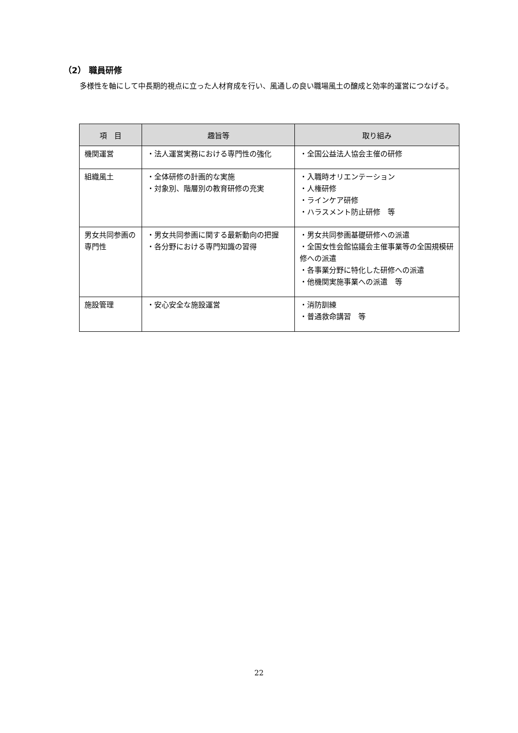（2） 職員研修
多様性を軸にして中長期的視点に立った人材育成を行い、風通しの良い職場風土の醸成と効率的運営につなげる。
| 項 目 | 趣旨等 | 取り組み |
| --- | --- | --- |
| 機関運営 | ・法人運営実務における専門性の強化 | ・全国公益法人協会主催の研修 |
| 組織風土 | ・全体研修の計画的な実施 ・対象別、階層別の教育研修の充実 | ・入職時オリエンテーション ・人権研修 ・ラインケア研修 ・ハラスメント防止研修 等 |
| 男女共同参画の専門性 | ・男女共同参画に関する最新動向の把握 ・各分野における専門知識の習得 | ・男女共同参画基礎研修への派遣 ・全国女性会館協議会主催事業等の全国規模研修への派遣 ・各事業分野に特化した研修への派遣 ・他機関実施事業への派遣 等 |
| 施設管理 | ・安心安全な施設運営 | ・消防訓練 ・普通救命講習 等 |
22